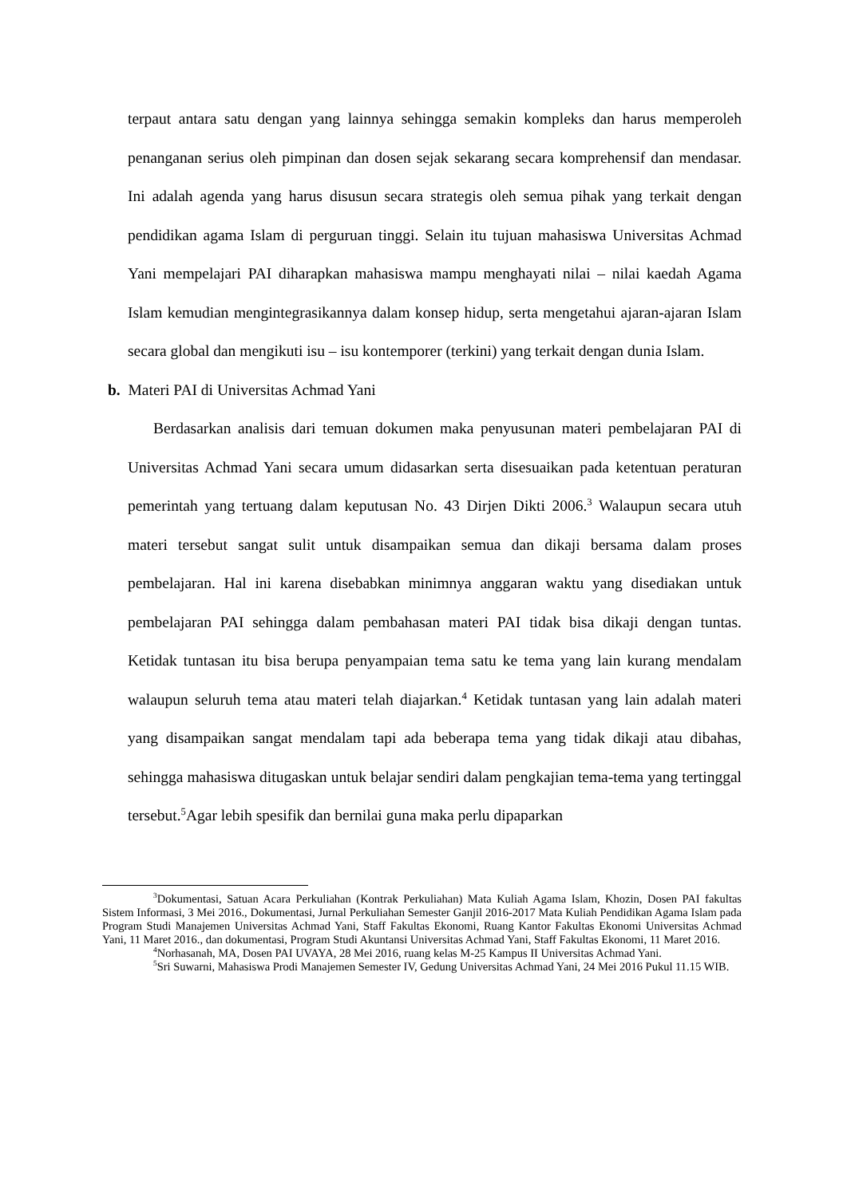terpaut antara satu dengan yang lainnya sehingga semakin kompleks dan harus memperoleh penanganan serius oleh pimpinan dan dosen sejak sekarang secara komprehensif dan mendasar. Ini adalah agenda yang harus disusun secara strategis oleh semua pihak yang terkait dengan pendidikan agama Islam di perguruan tinggi. Selain itu tujuan mahasiswa Universitas Achmad Yani mempelajari PAI diharapkan mahasiswa mampu menghayati nilai – nilai kaedah Agama Islam kemudian mengintegrasikannya dalam konsep hidup, serta mengetahui ajaran-ajaran Islam secara global dan mengikuti isu – isu kontemporer (terkini) yang terkait dengan dunia Islam.
b. Materi PAI di Universitas Achmad Yani
Berdasarkan analisis dari temuan dokumen maka penyusunan materi pembelajaran PAI di Universitas Achmad Yani secara umum didasarkan serta disesuaikan pada ketentuan peraturan pemerintah yang tertuang dalam keputusan No. 43 Dirjen Dikti 2006.<sup>3</sup> Walaupun secara utuh materi tersebut sangat sulit untuk disampaikan semua dan dikaji bersama dalam proses pembelajaran. Hal ini karena disebabkan minimnya anggaran waktu yang disediakan untuk pembelajaran PAI sehingga dalam pembahasan materi PAI tidak bisa dikaji dengan tuntas. Ketidak tuntasan itu bisa berupa penyampaian tema satu ke tema yang lain kurang mendalam walaupun seluruh tema atau materi telah diajarkan.<sup>4</sup> Ketidak tuntasan yang lain adalah materi yang disampaikan sangat mendalam tapi ada beberapa tema yang tidak dikaji atau dibahas, sehingga mahasiswa ditugaskan untuk belajar sendiri dalam pengkajian tema-tema yang tertinggal tersebut.<sup>5</sup>Agar lebih spesifik dan bernilai guna maka perlu dipaparkan
<sup>3</sup> Dokumentasi, Satuan Acara Perkuliahan (Kontrak Perkuliahan) Mata Kuliah Agama Islam, Khozin, Dosen PAI fakultas Sistem Informasi, 3 Mei 2016., Dokumentasi, Jurnal Perkuliahan Semester Ganjil 2016-2017 Mata Kuliah Pendidikan Agama Islam pada Program Studi Manajemen Universitas Achmad Yani, Staff Fakultas Ekonomi, Ruang Kantor Fakultas Ekonomi Universitas Achmad Yani, 11 Maret 2016., dan dokumentasi, Program Studi Akuntansi Universitas Achmad Yani, Staff Fakultas Ekonomi, 11 Maret 2016.
<sup>4</sup> Norhasanah, MA, Dosen PAI UVAYA, 28 Mei 2016, ruang kelas M-25 Kampus II Universitas Achmad Yani.
<sup>5</sup> Sri Suwarni, Mahasiswa Prodi Manajemen Semester IV, Gedung Universitas Achmad Yani, 24 Mei 2016 Pukul 11.15 WIB.